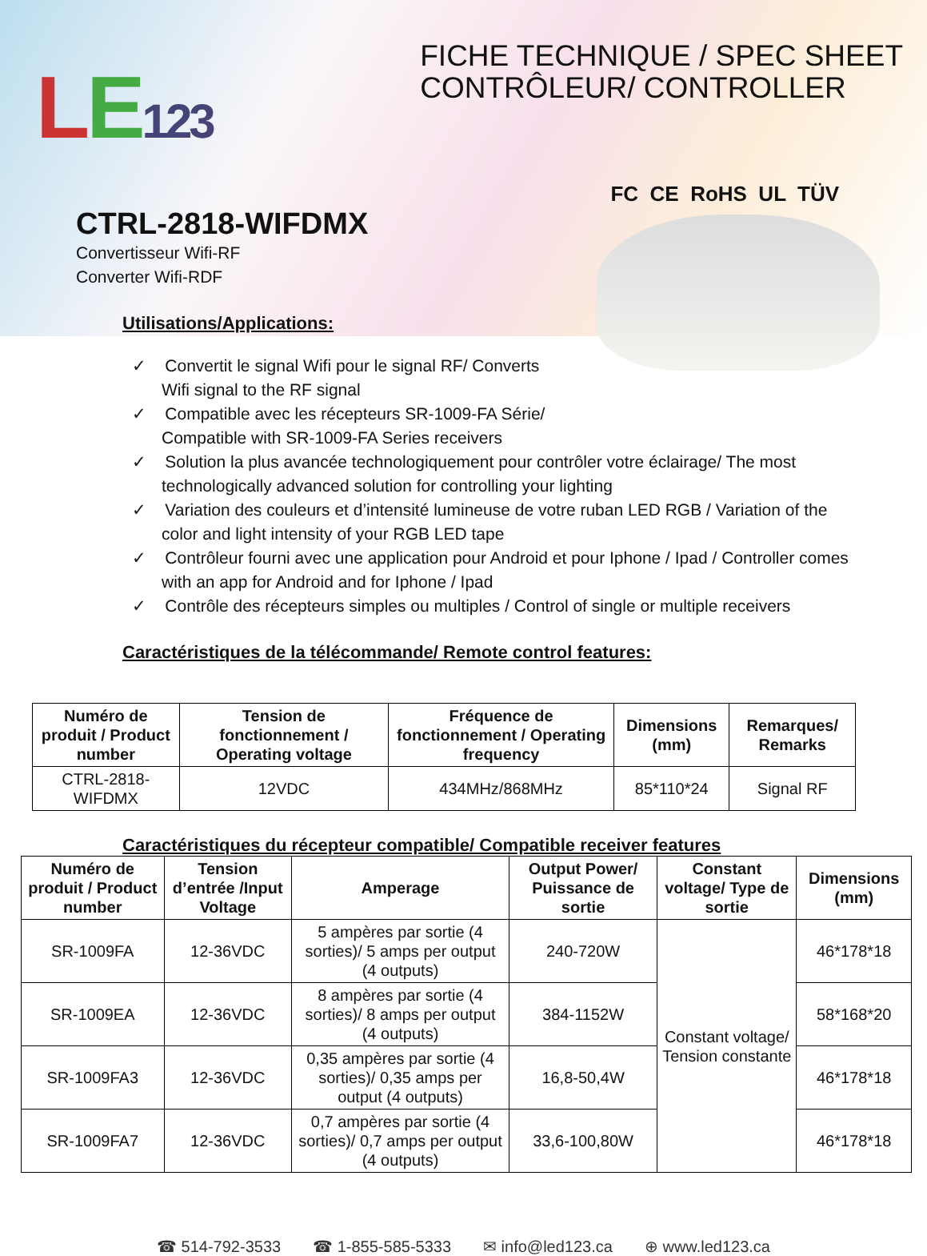LE 123
FICHE TECHNIQUE / SPEC SHEET
CONTRÔLEUR/ CONTROLLER
FC CE RoHS UL TÜV
CTRL-2818-WIFDMX
Convertisseur Wifi-RF
Converter Wifi-RDF
Utilisations/Applications:
✓ Convertit le signal Wifi pour le signal RF/ Converts
Wifi signal to the RF signal
✓ Compatible avec les récepteurs SR-1009-FA Série/
Compatible with SR-1009-FA Series receivers
✓ Solution la plus avancée technologiquement pour contrôler votre éclairage/ The most technologically advanced solution for controlling your lighting
✓ Variation des couleurs et d’intensité lumineuse de votre ruban LED RGB / Variation of the color and light intensity of your RGB LED tape
✓ Contrôleur fourni avec une application pour Android et pour Iphone / Ipad / Controller comes with an app for Android and for Iphone / Ipad
✓ Contrôle des récepteurs simples ou multiples / Control of single or multiple receivers
Caractéristiques de la télécommande/ Remote control features:
| Numéro de produit / Product number | Tension de fonctionnement / Operating voltage | Fréquence de fonctionnement / Operating frequency | Dimensions (mm) | Remarques/ Remarks |
| --- | --- | --- | --- | --- |
| CTRL-2818-WIFDMX | 12VDC | 434MHz/868MHz | 85*110*24 | Signal RF |
Caractéristiques du récepteur compatible/ Compatible receiver features
| Numéro de produit / Product number | Tension d’entrée /Input Voltage | Amperage | Output Power/ Puissance de sortie | Constant voltage/ Type de sortie | Dimensions (mm) |
| --- | --- | --- | --- | --- | --- |
| SR-1009FA | 12-36VDC | 5 ampères par sortie (4 sorties)/ 5 amps per output (4 outputs) | 240-720W | Constant voltage/ Tension constante | 46*178*18 |
| SR-1009EA | 12-36VDC | 8 ampères par sortie (4 sorties)/ 8 amps per output (4 outputs) | 384-1152W | | 58*168*20 |
| SR-1009FA3 | 12-36VDC | 0,35 ampères par sortie (4 sorties)/ 0,35 amps per output (4 outputs) | 16,8-50,4W | | 46*178*18 |
| SR-1009FA7 | 12-36VDC | 0,7 ampères par sortie (4 sorties)/ 0,7 amps per output (4 outputs) | 33,6-100,80W | | 46*178*18 |
☎ 514-792-3533 ☎ 1-855-585-5333 ✉ info@led123.ca ⊕ www.led123.ca